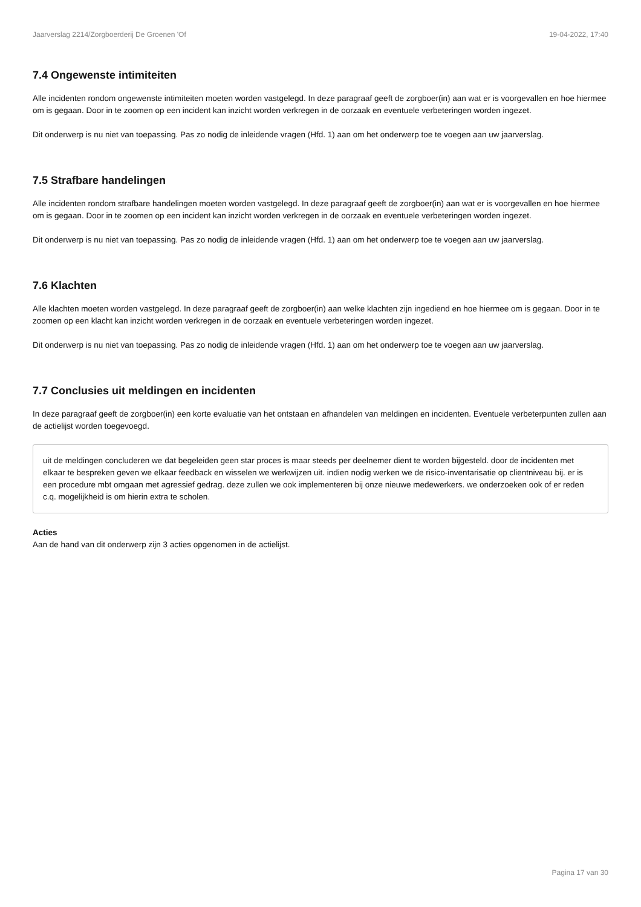Jaarverslag 2214/Zorgboerderij De Groenen 'Of 19-04-2022, 17:40
7.4 Ongewenste intimiteiten
Alle incidenten rondom ongewenste intimiteiten moeten worden vastgelegd. In deze paragraaf geeft de zorgboer(in) aan wat er is voorgevallen en hoe hiermee om is gegaan. Door in te zoomen op een incident kan inzicht worden verkregen in de oorzaak en eventuele verbeteringen worden ingezet.
Dit onderwerp is nu niet van toepassing. Pas zo nodig de inleidende vragen (Hfd. 1) aan om het onderwerp toe te voegen aan uw jaarverslag.
7.5 Strafbare handelingen
Alle incidenten rondom strafbare handelingen moeten worden vastgelegd. In deze paragraaf geeft de zorgboer(in) aan wat er is voorgevallen en hoe hiermee om is gegaan. Door in te zoomen op een incident kan inzicht worden verkregen in de oorzaak en eventuele verbeteringen worden ingezet.
Dit onderwerp is nu niet van toepassing. Pas zo nodig de inleidende vragen (Hfd. 1) aan om het onderwerp toe te voegen aan uw jaarverslag.
7.6 Klachten
Alle klachten moeten worden vastgelegd. In deze paragraaf geeft de zorgboer(in) aan welke klachten zijn ingediend en hoe hiermee om is gegaan. Door in te zoomen op een klacht kan inzicht worden verkregen in de oorzaak en eventuele verbeteringen worden ingezet.
Dit onderwerp is nu niet van toepassing. Pas zo nodig de inleidende vragen (Hfd. 1) aan om het onderwerp toe te voegen aan uw jaarverslag.
7.7 Conclusies uit meldingen en incidenten
In deze paragraaf geeft de zorgboer(in) een korte evaluatie van het ontstaan en afhandelen van meldingen en incidenten. Eventuele verbeterpunten zullen aan de actielijst worden toegevoegd.
uit de meldingen concluderen we dat begeleiden geen star proces is maar steeds per deelnemer dient te worden bijgesteld. door de incidenten met elkaar te bespreken geven we elkaar feedback en wisselen we werkwijzen uit. indien nodig werken we de risico-inventarisatie op clientniveau bij. er is een procedure mbt omgaan met agressief gedrag. deze zullen we ook implementeren bij onze nieuwe medewerkers. we onderzoeken ook of er reden c.q. mogelijkheid is om hierin extra te scholen.
Acties
Aan de hand van dit onderwerp zijn 3 acties opgenomen in de actielijst.
Pagina 17 van 30